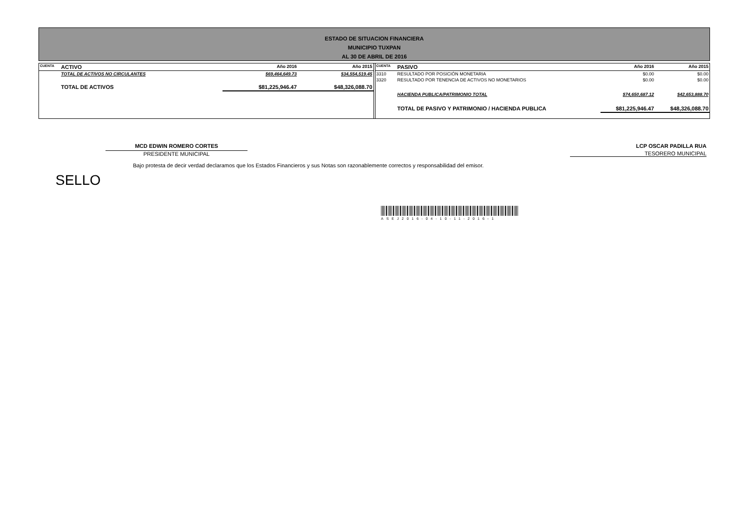ESTADO DE SITUACION FINANCIERA
MUNICIPIO TUXPAN
AL 30 DE ABRIL DE 2016
| CUENTA | ACTIVO | Año 2016 | Año 2015 |
| | TOTAL DE ACTIVOS NO CIRCULANTES | $69,464,649.73 | $34,554,519.45 |
| | TOTAL DE ACTIVOS | $81,225,946.47 | $48,326,088.70 |
| CUENTA | PASIVO | Año 2016 | Año 2015 |
| 3310 | RESULTADO POR POSICIÓN MONETARIA | $0.00 | $0.00 |
| 3320 | RESULTADO POR TENENCIA DE ACTIVOS NO MONETARIOS | $0.00 | $0.00 |
| | HACIENDA PUBLICA/PATRIMONIO TOTAL | $74,650,687.12 | $42,653,888.70 |
| | TOTAL DE PASIVO Y PATRIMONIO / HACIENDA PUBLICA | $81,225,946.47 | $48,326,088.70 |
MCD EDWIN ROMERO CORTES
PRESIDENTE MUNICIPAL
LCP OSCAR PADILLA RUA
TESORERO MUNICIPAL
Bajo protesta de decir verdad declaramos que los Estados Financieros y sus Notas son razonablemente correctos y responsabilidad del emisor.
SELLO
ASEJ2016-04-10-11-2016-1